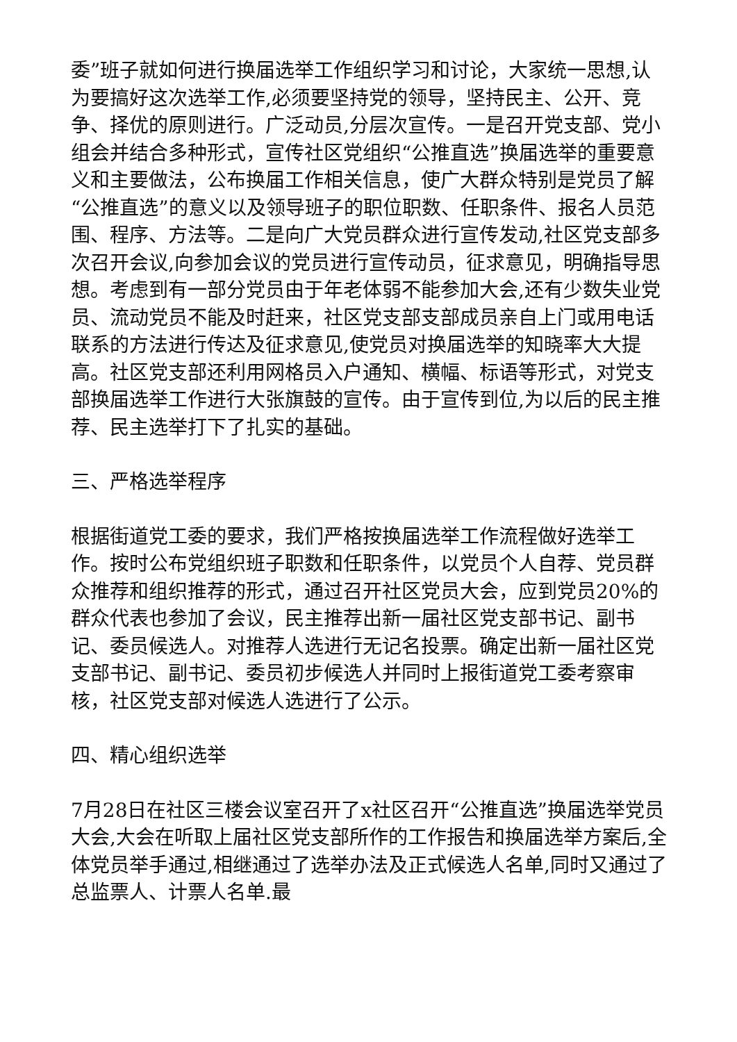委”班子就如何进行换届选举工作组织学习和讨论，大家统一思想,认为要搞好这次选举工作,必须要坚持党的领导，坚持民主、公开、竞争、择优的原则进行。广泛动员,分层次宣传。一是召开党支部、党小组会并结合多种形式，宣传社区党组织“公推直选”换届选举的重要意义和主要做法，公布换届工作相关信息，使广大群众特别是党员了解“公推直选”的意义以及领导班子的职位职数、任职条件、报名人员范围、程序、方法等。二是向广大党员群众进行宣传发动,社区党支部多次召开会议,向参加会议的党员进行宣传动员，征求意见，明确指导思想。考虑到有一部分党员由于年老体弱不能参加大会,还有少数失业党员、流动党员不能及时赶来，社区党支部支部成员亲自上门或用电话联系的方法进行传达及征求意见,使党员对换届选举的知晓率大大提高。社区党支部还利用网格员入户通知、横幅、标语等形式，对党支部换届选举工作进行大张旗鼓的宣传。由于宣传到位,为以后的民主推荐、民主选举打下了扎实的基础。
三、严格选举程序
根据街道党工委的要求，我们严格按换届选举工作流程做好选举工作。按时公布党组织班子职数和任职条件，以党员个人自荐、党员群众推荐和组织推荐的形式，通过召开社区党员大会，应到党员20%的群众代表也参加了会议，民主推荐出新一届社区党支部书记、副书记、委员候选人。对推荐人选进行无记名投票。确定出新一届社区党支部书记、副书记、委员初步候选人并同时上报街道党工委考察审核，社区党支部对候选人选进行了公示。
四、精心组织选举
7月28日在社区三楼会议室召开了x社区召开“公推直选”换届选举党员大会,大会在听取上届社区党支部所作的工作报告和换届选举方案后,全体党员举手通过,相继通过了选举办法及正式候选人名单,同时又通过了总监票人、计票人名单.最